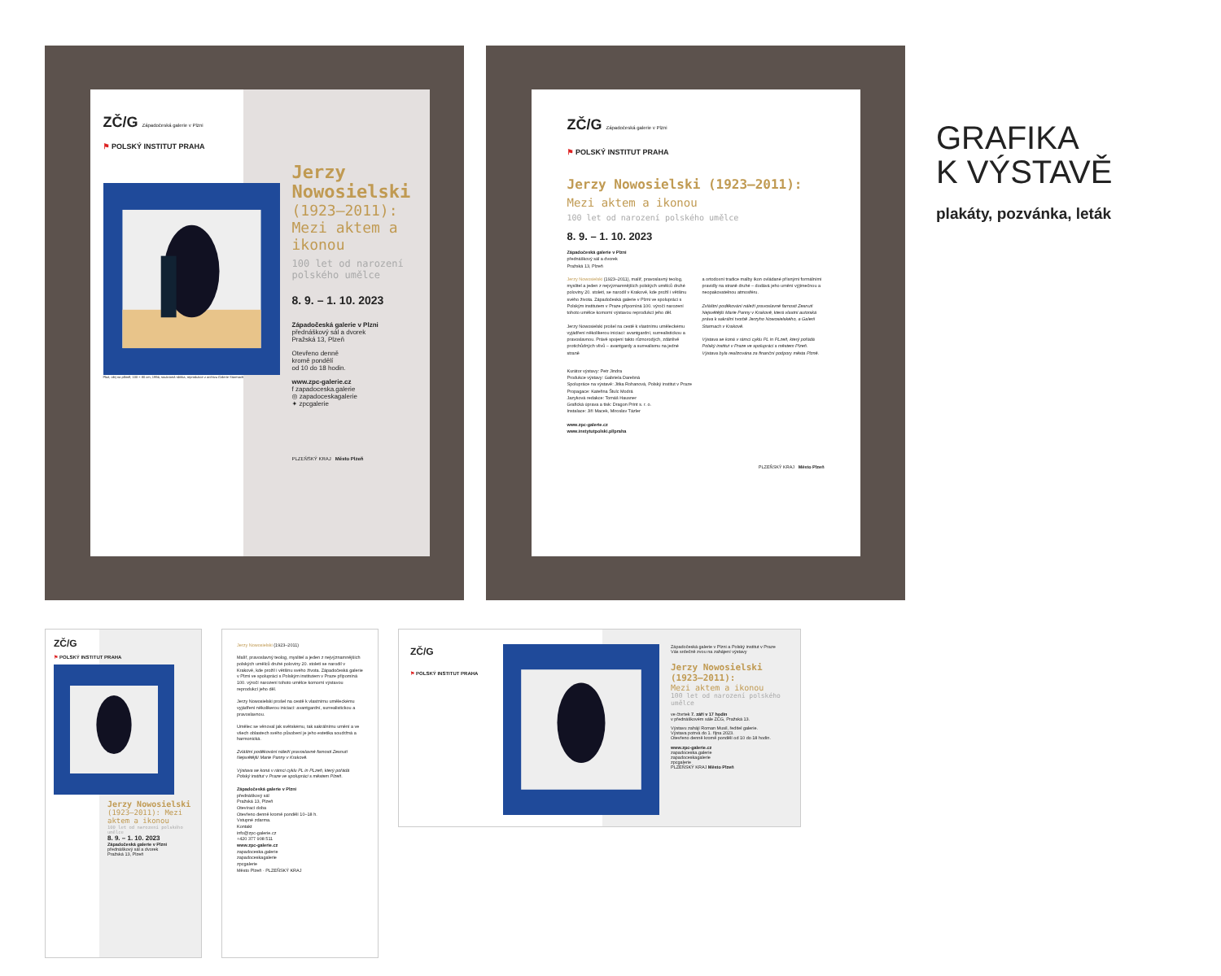ZČ/G Západočeská galerie v Plzni
⚑ POLSKÝ INSTITUT PRAHA
Płaź, olej na plátně, 100 × 80 cm, 1994, soukromá sbírka, reprodukce z archivu Galerie Starmach
Jerzy Nowosielski
(1923–2011): Mezi aktem a ikonou
100 let od narození polského umělce
8. 9. – 1. 10. 2023
Západočeská galerie v Plzni
přednáškový sál a dvorek
Pražská 13, Plzeň
Otevřeno denně
kromě pondělí
od 10 do 18 hodin.
www.zpc-galerie.cz
f zapadoceska.galerie
◎ zapadoceskagalerie
✦ zpcgalerie
PLZEŇSKÝ KRAJ Město Plzeň
ZČ/G Západočeská galerie v Plzni
⚑ POLSKÝ INSTITUT PRAHA
Jerzy Nowosielski (1923–2011):
Mezi aktem a ikonou
100 let od narození polského umělce
8. 9. – 1. 10. 2023
Západočeská galerie v Plzni
přednáškový sál a dvorek
Pražská 13, Plzeň
Jerzy Nowosielski (1923–2011), malíř, pravoslavný teolog, myslitel a jeden z nejvýznamnějších polských umělců druhé poloviny 20. století, se narodil v Krakově, kde prožil i většinu svého života. Západočeská galerie v Plzni ve spolupráci s Polským institutem v Praze připomíná 100. výročí narození tohoto umělce komorní výstavou reprodukcí jeho děl.
Jerzy Nowosielski prošel na cestě k vlastnímu uměleckému vyjádření několikerou iniciací: avantgardní, surrealistickou a pravoslavnou. Právě spojení takto různorodých, zdánlivě protichůdných vlivů – avantgardy a surrealismu na jedné straně
a ortodoxní tradice malby ikon ovládané přísnými formálními pravidly na straně druhé – dodává jeho umění výjimečnou a neopakovatelnou atmosféru.
Zvláštní poděkování náleží pravoslavné farnosti Zesnutí Nejsvětější Marie Panny v Krakově, která vlastní autorská práva k sakrální tvorbě Jerzyho Nowosielského, a Galerii Starmach v Krakově.
Výstava se koná v rámci cyklu PL in PLzeň, který pořádá Polský institut v Praze ve spolupráci s městem Plzeň. Výstava byla realizována za finanční podpory města Plzně.
Kurátor výstavy: Petr Jindra
Produkce výstavy: Gabriela Darebná
Spolupráce na výstavě: Jitka Rohanová, Polský institut v Praze
Propagace: Kateřina Štulc Modrá
Jazyková redakce: Tomáš Hausner
Grafická úprava a tisk: Dragon Print s. r. o.
Instalace: Jiří Macek, Miroslav Tázler
www.zpc-galerie.cz
www.instytutpolski.pl/praha
PLZEŇSKÝ KRAJ Město Plzeň
GRAFIKA
K VÝSTAVĚ
plakáty, pozvánka, leták
ZČ/G
⚑ POLSKÝ INSTITUT PRAHA
Jerzy Nowosielski
(1923–2011): Mezi aktem a ikonou
100 let od narození polského umělce
8. 9. – 1. 10. 2023
Západočeská galerie v Plzni
přednáškový sál a dvorek
Pražská 13, Plzeň
Jerzy Nowosielski (1923–2011)
Malíř, pravoslavný teolog, myslitel a jeden z nejvýznamnějších polských umělců druhé poloviny 20. století se narodil v Krakově, kde prožil i většinu svého života. Západočeská galerie v Plzni ve spolupráci s Polským institutem v Praze připomíná 100. výročí narození tohoto umělce komorní výstavou reprodukcí jeho děl.
Jerzy Nowosielski prošel na cestě k vlastnímu uměleckému vyjádření několikerou iniciací: avantgardní, surrealistickou a pravoslavnou.
Umělec se věnoval jak světskému, tak sakrálnímu umění a ve všech oblastech svého působení je jeho estetika soudržná a harmonická.
Zvláštní poděkování náleží pravoslavné farnosti Zesnutí Nejsvětější Marie Panny v Krakově.
Výstava se koná v rámci cyklu PL in PLzeň, který pořádá Polský institut v Praze ve spolupráci s městem Plzeň.
Západočeská galerie v Plzni
přednáškový sál
Pražská 13, Plzeň
Otevírací doba
Otevřeno denně kromě pondělí 10–18 h.
Vstupné zdarma.
Kontakt
info@zpc-galerie.cz
+420 377 908 511
www.zpc-galerie.cz
zapadoceska.galerie
zapadoceskagalerie
zpcgalerie
Město Plzeň · PLZEŇSKÝ KRAJ
ZČ/G
⚑ POLSKÝ INSTITUT PRAHA
Západočeská galerie v Plzni a Polský institut v Praze
Vás srdečně zvou na zahájení výstavy
Jerzy Nowosielski (1923–2011):
Mezi aktem a ikonou
100 let od narození polského umělce
ve čtvrtek 7. září v 17 hodin
v přednáškovém sále ZČG, Pražská 13.
Výstavu zahájí Roman Musil, ředitel galerie.
Výstava potrvá do 1. října 2023.
Otevřeno denně kromě pondělí od 10 do 18 hodin.
www.zpc-galerie.cz
zapadoceska.galerie
zapadoceskagalerie
zpcgalerie
PLZEŇSKÝ KRAJ Město Plzeň